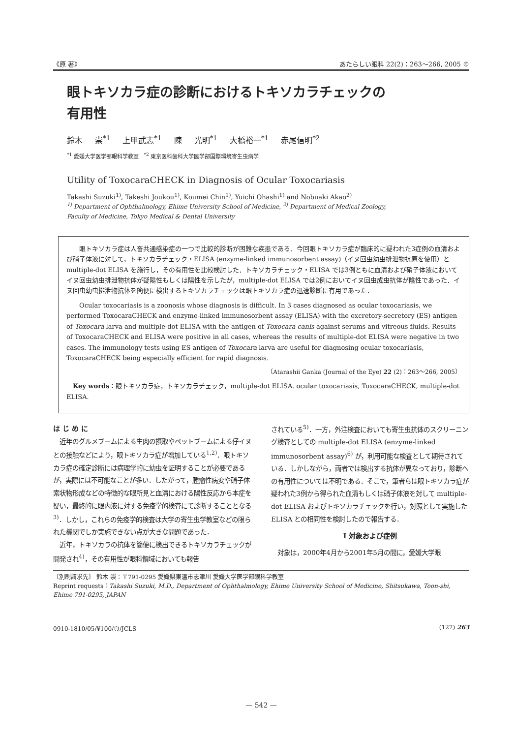《原 著》 あたらしい眼科 22(2)：263〜266, 2005 ©
眼トキソカラ症の診断におけるトキソカラチェックの
有用性
鈴木 崇<sup>*1</sup> 上甲武志<sup>*1</sup> 陳 光明<sup>*1</sup> 大橋裕一<sup>*1</sup> 赤尾信明<sup>*2</sup>
<sup>*1</sup> 愛媛大学医学部眼科学教室 <sup>*2</sup> 東京医科歯科大学医学部国際環境寄生虫病学
Utility of ToxocaraCHECK in Diagnosis of Ocular Toxocariasis
Takashi Suzuki<sup>1)</sup>, Takeshi Joukou<sup>1)</sup>, Koumei Chin<sup>1)</sup>, Yuichi Ohashi<sup>1)</sup> and Nobuaki Akao<sup>2)</sup>
<sup>1)</sup> Department of Ophthalmology, Ehime University School of Medicine, <sup>2)</sup> Department of Medical Zoology,
Faculty of Medicine, Tokyo Medical & Dental University
眼トキソカラ症は人畜共通感染症の一つで比較的診断が困難な疾患である．今回眼トキソカラ症が臨床的に疑われた3症例の血清および硝子体液に対して，トキソカラチェック・ELISA (enzyme-linked immunosorbent assay)（イヌ回虫幼虫排泄物抗原を使用）と multiple-dot ELISA を施行し，その有用性を比較検討した．トキソカラチェック・ELISA では3例ともに血清および硝子体液においてイヌ回虫幼虫排泄物抗体が疑陽性もしくは陽性を示したが，multiple-dot ELISA では2例においてイヌ回虫成虫抗体が陰性であった．イヌ回虫幼虫排泄物抗体を簡便に検出するトキソカラチェックは眼トキソカラ症の迅速診断に有用であった．
Ocular toxocariasis is a zoonosis whose diagnosis is difficult. In 3 cases diagnosed as ocular toxocariasis, we performed ToxocaraCHECK and enzyme-linked immunosorbent assay (ELISA) with the excretory-secretory (ES) antigen of Toxocara larva and multiple-dot ELISA with the antigen of Toxocara canis against serums and vitreous fluids. Results of ToxocaraCHECK and ELISA were positive in all cases, whereas the results of multiple-dot ELISA were negative in two cases. The immunology tests using ES antigen of Toxocara larva are useful for diagnosing ocular toxocariasis, ToxocaraCHECK being especially efficient for rapid diagnosis.
〔Atarashii Ganka (Journal of the Eye) 22 (2)：263〜266, 2005〕
Key words：眼トキソカラ症，トキソカラチェック，multiple-dot ELISA. ocular toxocariasis, ToxocaraCHECK, multiple-dot ELISA.
は じ め に
　近年のグルメブームによる生肉の摂取やペットブームによる仔イヌとの接触などにより，眼トキソカラ症が増加している<sup>1,2)</sup>．眼トキソカラ症の確定診断には病理学的に幼虫を証明することが必要であるが，実際には不可能なことが多い．したがって，腫瘤性病変や硝子体索状物形成などの特徴的な眼所見と血清における陽性反応から本症を疑い，最終的に眼内液に対する免疫学的検査にて診断することとなる<sup>3)</sup>．しかし，これらの免疫学的検査は大学の寄生虫学教室などの限られた機関でしか実施できない点が大きな問題であった．
　近年，トキソカラの抗体を簡便に検出できるトキソカラチェックが開発され<sup>4)</sup>，その有用性が眼科領域においても報告
されている<sup>5)</sup>．一方，外注検査においても寄生虫抗体のスクリーニング検査としての multiple-dot ELISA (enzyme-linked immunosorbent assay)<sup>6)</sup> が，利用可能な検査として期待されている．しかしながら，両者では検出する抗体が異なっており，診断への有用性については不明である．そこで，筆者らは眼トキソカラ症が疑われた3例から得られた血清もしくは硝子体液を対して multiple-dot ELISA およびトキソカラチェックを行い，対照として実施した ELISA との相同性を検討したので報告する．
I 対象および症例
　対象は，2000年4月から2001年5月の間に，愛媛大学眼
〔別刷請求先〕 鈴木 崇：〒791-0295 愛媛県東温市志津川 愛媛大学医学部眼科学教室
Reprint requests：Takashi Suzuki, M.D., Department of Ophthalmology, Ehime University School of Medicine, Shitsukawa, Toon-shi, Ehime 791-0295, JAPAN
0910-1810/05/¥100/頁/JCLS (127) 263
— 542 —